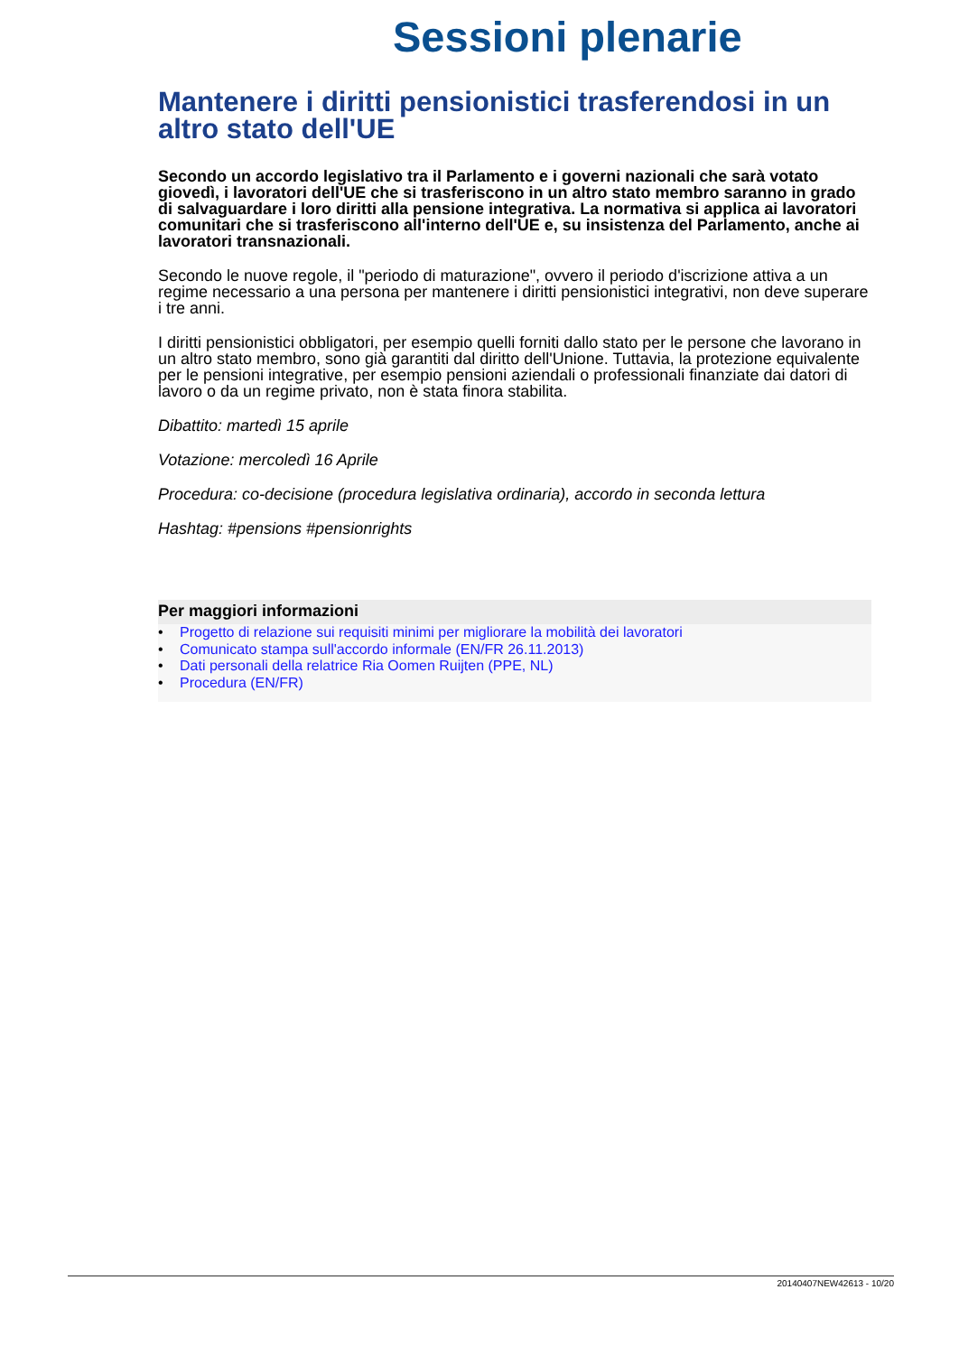Sessioni plenarie
Mantenere i diritti pensionistici trasferendosi in un altro stato dell'UE
Secondo un accordo legislativo tra il Parlamento e i governi nazionali che sarà votato giovedì, i lavoratori dell'UE che si trasferiscono in un altro stato membro saranno in grado di salvaguardare i loro diritti alla pensione integrativa. La normativa si applica ai lavoratori comunitari che si trasferiscono all'interno dell'UE e, su insistenza del Parlamento, anche ai lavoratori transnazionali.
Secondo le nuove regole, il "periodo di maturazione", ovvero il periodo d'iscrizione attiva a un regime necessario a una persona per mantenere i diritti pensionistici integrativi, non deve superare i tre anni.
I diritti pensionistici obbligatori, per esempio quelli forniti dallo stato per le persone che lavorano in un altro stato membro, sono già garantiti dal diritto dell'Unione. Tuttavia, la protezione equivalente per le pensioni integrative, per esempio pensioni aziendali o professionali finanziate dai datori di lavoro o da un regime privato, non è stata finora stabilita.
Dibattito: martedì 15 aprile
Votazione: mercoledì 16 Aprile
Procedura: co-decisione (procedura legislativa ordinaria), accordo in seconda lettura
Hashtag: #pensions #pensionrights
Per maggiori informazioni
• Progetto di relazione sui requisiti minimi per migliorare la mobilità dei lavoratori
• Comunicato stampa sull'accordo informale (EN/FR 26.11.2013)
• Dati personali della relatrice Ria Oomen Ruijten (PPE, NL)
• Procedura (EN/FR)
20140407NEW42613 - 10/20